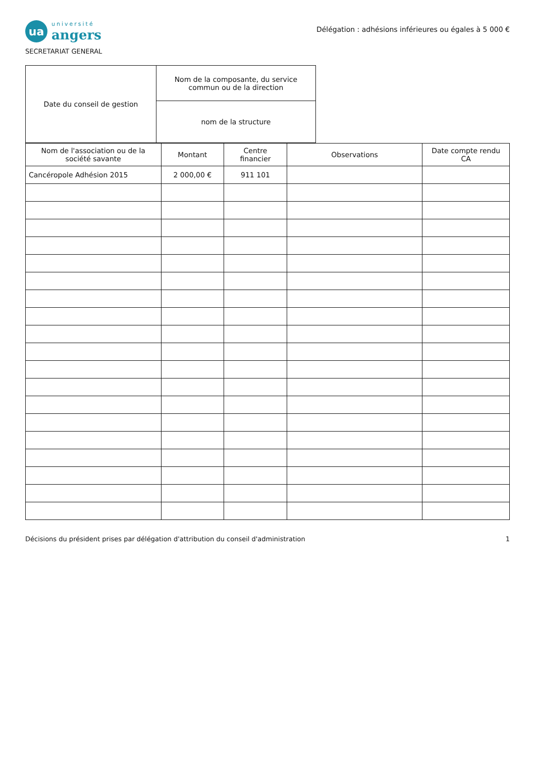ua
université
angers
SECRETARIAT GENERAL
Délégation : adhésions inférieures ou égales à 5 000 €
| Date du conseil de gestion | Nom de la composante, du service commun ou de la direction |
| | nom de la structure |
| Nom de l'association ou de la société savante | Montant | Centre financier | Observations | Date compte rendu CA |
| --- | --- | --- | --- | --- |
| Cancéropole Adhésion 2015 | 2 000,00 € | 911 101 | | |
Décisions du président prises par délégation d'attribution du conseil d'administration 1